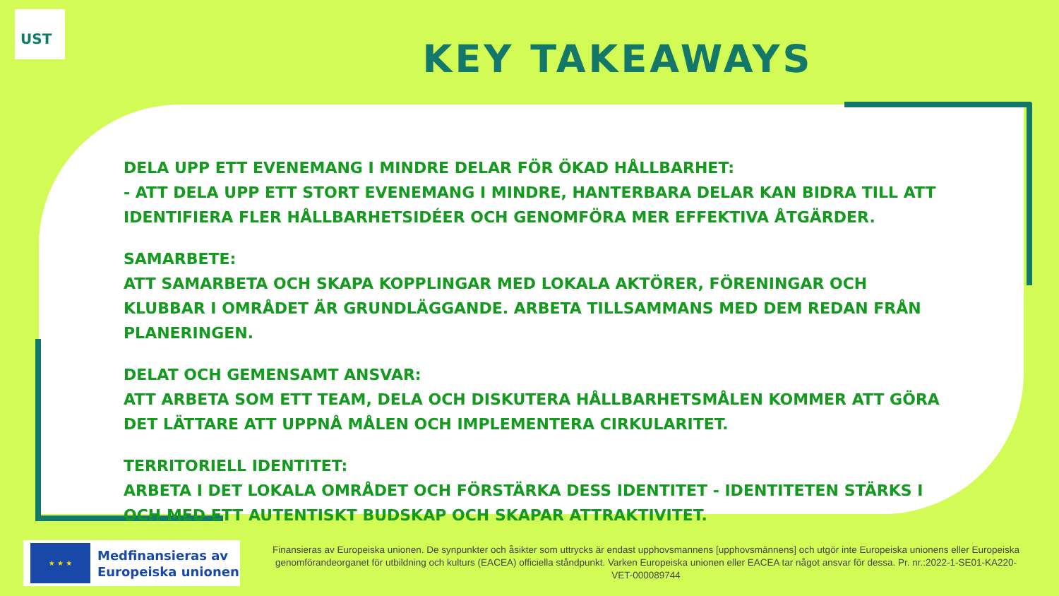UST
KEY TAKEAWAYS
DELA UPP ETT EVENEMANG I MINDRE DELAR FÖR ÖKAD HÅLLBARHET:
- ATT DELA UPP ETT STORT EVENEMANG I MINDRE, HANTERBARA DELAR KAN BIDRA TILL ATT IDENTIFIERA FLER HÅLLBARHETSIDÉER OCH GENOMFÖRA MER EFFEKTIVA ÅTGÄRDER.
SAMARBETE:
ATT SAMARBETA OCH SKAPA KOPPLINGAR MED LOKALA AKTÖRER, FÖRENINGAR OCH KLUBBAR I OMRÅDET ÄR GRUNDLÄGGANDE. ARBETA TILLSAMMANS MED DEM REDAN FRÅN PLANERINGEN.
DELAT OCH GEMENSAMT ANSVAR:
ATT ARBETA SOM ETT TEAM, DELA OCH DISKUTERA HÅLLBARHETSMÅLEN KOMMER ATT GÖRA DET LÄTTARE ATT UPPNÅ MÅLEN OCH IMPLEMENTERA CIRKULARITET.
TERRITORIELL IDENTITET:
ARBETA I DET LOKALA OMRÅDET OCH FÖRSTÄRKA DESS IDENTITET - IDENTITETEN STÄRKS I OCH MED ETT AUTENTISKT BUDSKAP OCH SKAPAR ATTRAKTIVITET.
★ ★ ★
Medfinansieras av
Europeiska unionen
Finansieras av Europeiska unionen. De synpunkter och åsikter som uttrycks är endast upphovsmannens [upphovsmännens] och utgör inte Europeiska unionens eller Europeiska genomförandeorganet för utbildning och kulturs (EACEA) officiella ståndpunkt. Varken Europeiska unionen eller EACEA tar något ansvar för dessa. Pr. nr.:2022-1-SE01-KA220-VET-000089744